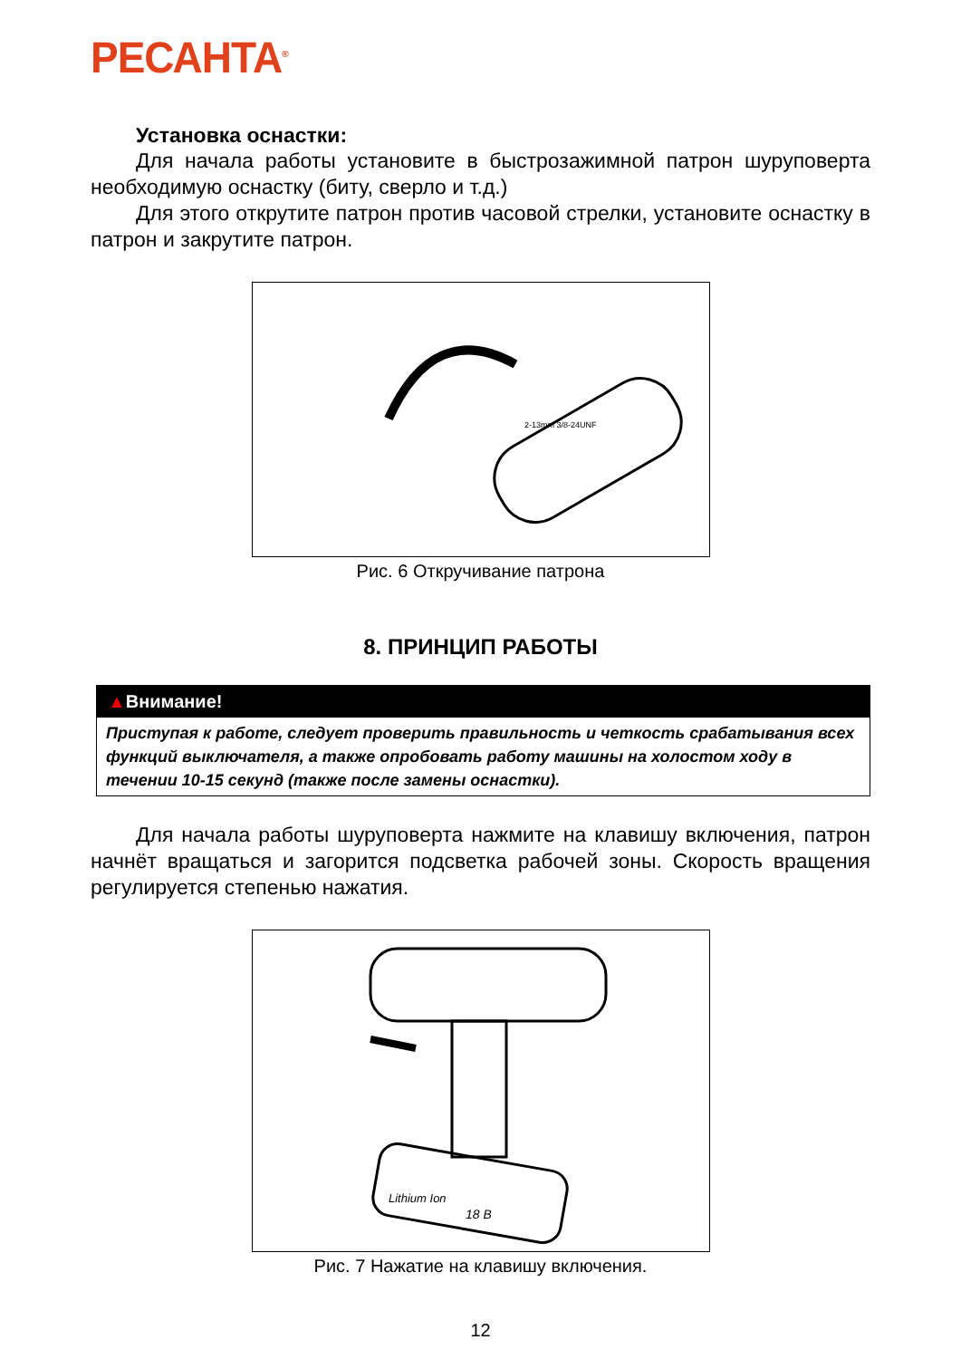РЕСАНТА<sup>®</sup>
Установка оснастки:
Для начала работы установите в быстрозажимной патрон шуруповерта необходимую оснастку (биту, сверло и т.д.)
Для этого открутите патрон против часовой стрелки, установите оснастку в патрон и закрутите патрон.
2-13mm 3/8-24UNF
Рис. 6 Откручивание патрона
8. ПРИНЦИП РАБОТЫ
▲Внимание!
Приступая к работе, следует проверить правильность и четкость срабатывания всех функций выключателя, а также опробовать работу машины на холостом ходу в течении 10-15 секунд (также после замены оснастки).
Для начала работы шуруповерта нажмите на клавишу включения, патрон начнёт вращаться и загорится подсветка рабочей зоны. Скорость вращения регулируется степенью нажатия.
Lithium Ion
18 В
Рис. 7 Нажатие на клавишу включения.
12